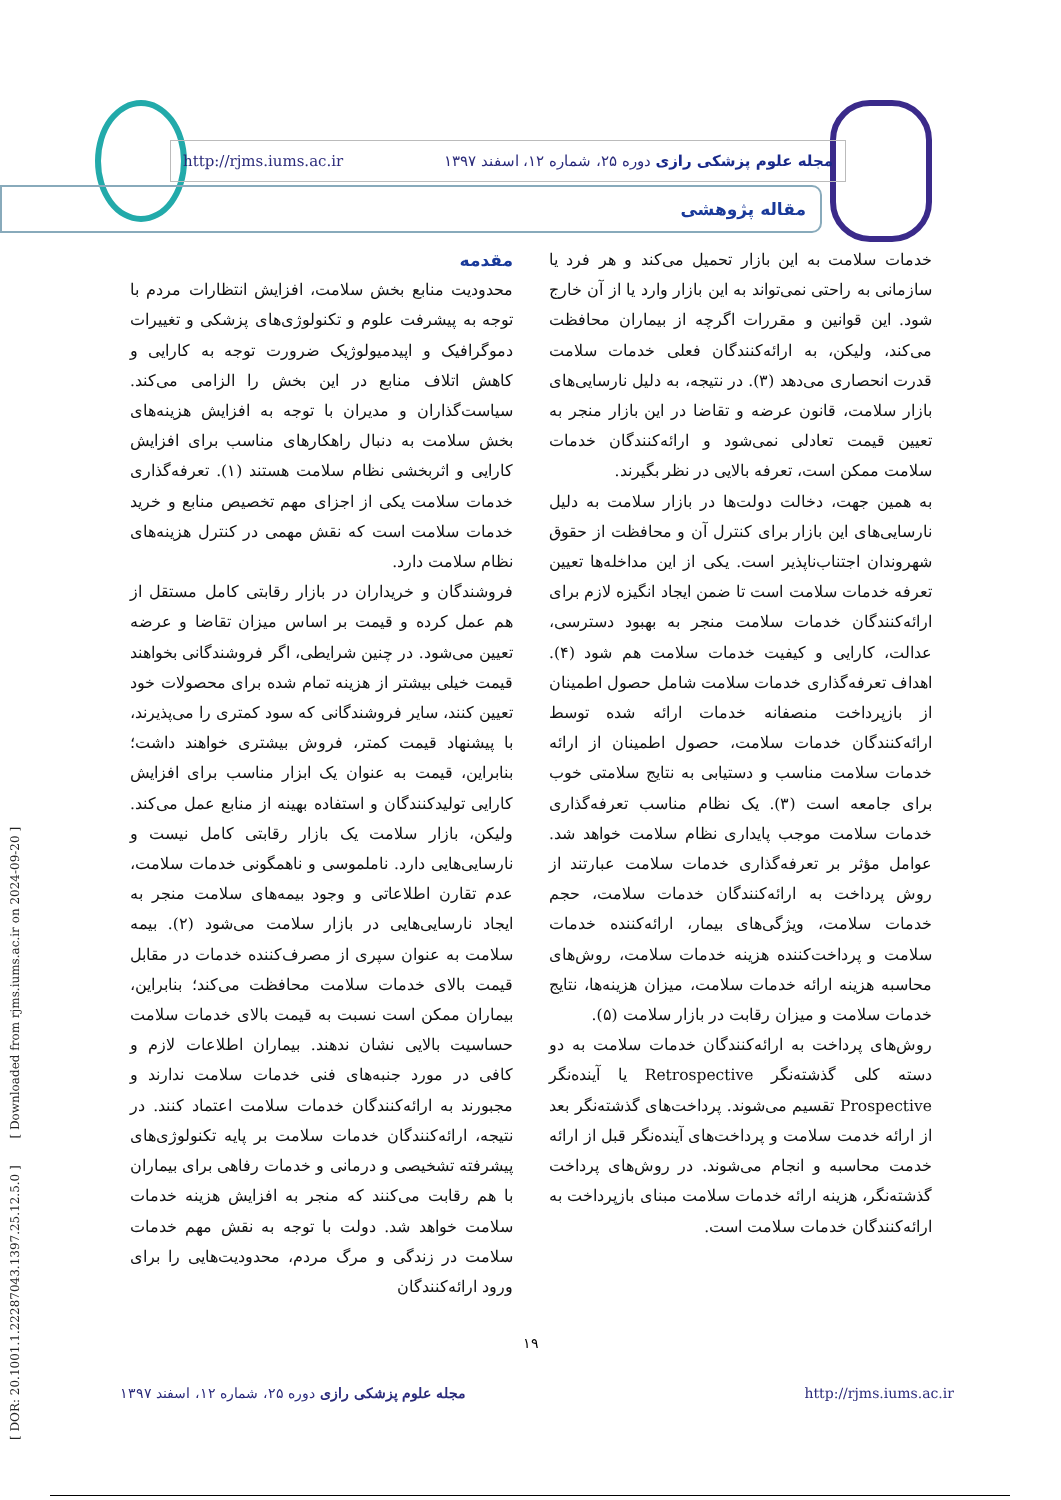[ DOR: 20.1001.1.22287043.1397.25.12.5.0 ] [ Downloaded from rjms.iums.ac.ir on 2024-09-20 ]
مجله علوم پزشکی رازی دوره ۲۵، شماره ۱۲، اسفند ۱۳۹۷ http://rjms.iums.ac.ir
مقاله پژوهشی
مقدمه
محدودیت منابع بخش سلامت، افزایش انتظارات مردم با توجه به پیشرفت علوم و تکنولوژی‌های پزشکی و تغییرات دموگرافیک و اپیدمیولوژیک ضرورت توجه به کارایی و کاهش اتلاف منابع در این بخش را الزامی می‌کند. سیاست‌گذاران و مدیران با توجه به افزایش هزینه‌های بخش سلامت به دنبال راهکارهای مناسب برای افزایش کارایی و اثربخشی نظام سلامت هستند (۱). تعرفه‌گذاری خدمات سلامت یکی از اجزای مهم تخصیص منابع و خرید خدمات سلامت است که نقش مهمی در کنترل هزینه‌های نظام سلامت دارد.
فروشندگان و خریداران در بازار رقابتی کامل مستقل از هم عمل کرده و قیمت بر اساس میزان تقاضا و عرضه تعیین می‌شود. در چنین شرایطی، اگر فروشندگانی بخواهند قیمت خیلی بیشتر از هزینه تمام شده برای محصولات خود تعیین کنند، سایر فروشندگانی که سود کمتری را می‌پذیرند، با پیشنهاد قیمت کمتر، فروش بیشتری خواهند داشت؛ بنابراین، قیمت به عنوان یک ابزار مناسب برای افزایش کارایی تولیدکنندگان و استفاده بهینه از منابع عمل می‌کند. ولیکن، بازار سلامت یک بازار رقابتی کامل نیست و نارسایی‌هایی دارد. ناملموسی و ناهمگونی خدمات سلامت، عدم تقارن اطلاعاتی و وجود بیمه‌های سلامت منجر به ایجاد نارسایی‌هایی در بازار سلامت می‌شود (۲). بیمه سلامت به عنوان سپری از مصرف‌کننده خدمات در مقابل قیمت بالای خدمات سلامت محافظت می‌کند؛ بنابراین، بیماران ممکن است نسبت به قیمت بالای خدمات سلامت حساسیت بالایی نشان ندهند. بیماران اطلاعات لازم و کافی در مورد جنبه‌های فنی خدمات سلامت ندارند و مجبورند به ارائه‌کنندگان خدمات سلامت اعتماد کنند. در نتیجه، ارائه‌کنندگان خدمات سلامت بر پایه تکنولوژی‌های پیشرفته تشخیصی و درمانی و خدمات رفاهی برای بیماران با هم رقابت می‌کنند که منجر به افزایش هزینه خدمات سلامت خواهد شد. دولت با توجه به نقش مهم خدمات سلامت در زندگی و مرگ مردم، محدودیت‌هایی را برای ورود ارائه‌کنندگان
خدمات سلامت به این بازار تحمیل می‌کند و هر فرد یا سازمانی به راحتی نمی‌تواند به این بازار وارد یا از آن خارج شود. این قوانین و مقررات اگرچه از بیماران محافظت می‌کند، ولیکن، به ارائه‌کنندگان فعلی خدمات سلامت قدرت انحصاری می‌دهد (۳). در نتیجه، به دلیل نارسایی‌های بازار سلامت، قانون عرضه و تقاضا در این بازار منجر به تعیین قیمت تعادلی نمی‌شود و ارائه‌کنندگان خدمات سلامت ممکن است، تعرفه بالایی در نظر بگیرند.
به همین جهت، دخالت دولت‌ها در بازار سلامت به دلیل نارسایی‌های این بازار برای کنترل آن و محافظت از حقوق شهروندان اجتناب‌ناپذیر است. یکی از این مداخله‌ها تعیین تعرفه خدمات سلامت است تا ضمن ایجاد انگیزه لازم برای ارائه‌کنندگان خدمات سلامت منجر به بهبود دسترسی، عدالت، کارایی و کیفیت خدمات سلامت هم شود (۴). اهداف تعرفه‌گذاری خدمات سلامت شامل حصول اطمینان از بازپرداخت منصفانه خدمات ارائه شده توسط ارائه‌کنندگان خدمات سلامت، حصول اطمینان از ارائه خدمات سلامت مناسب و دستیابی به نتایج سلامتی خوب برای جامعه است (۳). یک نظام مناسب تعرفه‌گذاری خدمات سلامت موجب پایداری نظام سلامت خواهد شد. عوامل مؤثر بر تعرفه‌گذاری خدمات سلامت عبارتند از روش پرداخت به ارائه‌کنندگان خدمات سلامت، حجم خدمات سلامت، ویژگی‌های بیمار، ارائه‌کننده خدمات سلامت و پرداخت‌کننده هزینه خدمات سلامت، روش‌های محاسبه هزینه ارائه خدمات سلامت، میزان هزینه‌ها، نتایج خدمات سلامت و میزان رقابت در بازار سلامت (۵).
روش‌های پرداخت به ارائه‌کنندگان خدمات سلامت به دو دسته کلی گذشته‌نگر Retrospective یا آینده‌نگر Prospective تقسیم می‌شوند. پرداخت‌های گذشته‌نگر بعد از ارائه خدمت سلامت و پرداخت‌های آینده‌نگر قبل از ارائه خدمت محاسبه و انجام می‌شوند. در روش‌های پرداخت گذشته‌نگر، هزینه ارائه خدمات سلامت مبنای بازپرداخت به ارائه‌کنندگان خدمات سلامت است.
۱۹
مجله علوم پزشکی رازی دوره ۲۵، شماره ۱۲، اسفند ۱۳۹۷ http://rjms.iums.ac.ir